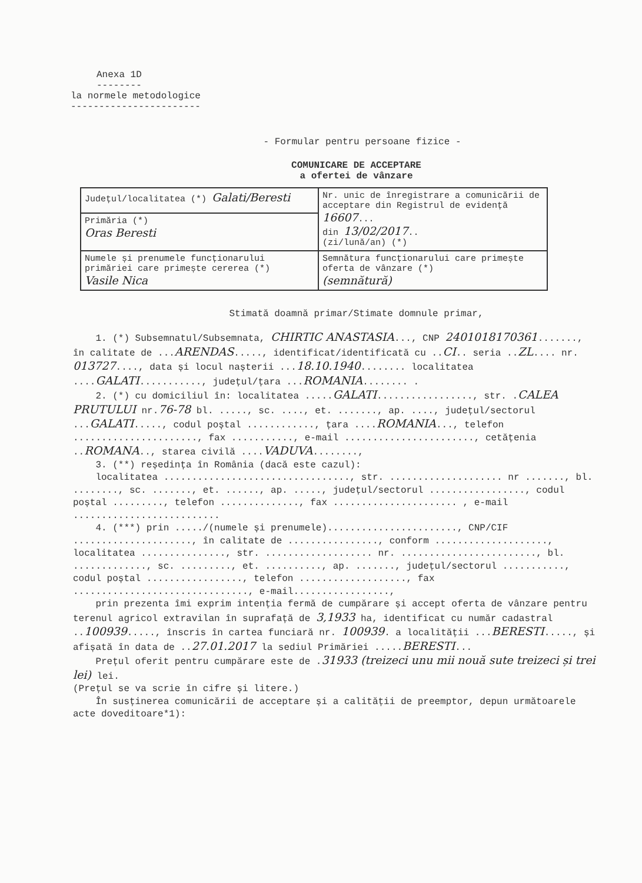Anexa 1D
--------
la normele metodologice
-----------------------
- Formular pentru persoane fizice -
COMUNICARE DE ACCEPTARE
a ofertei de vânzare
| Județul/localitatea (*) Galati/Beresti | Nr. unic de înregistrare a comunicării de acceptare din Registrul de evidență 16607 ... din 13/02/2017 .. (zi/lună/an) (*) |
| Primăria (*) Oras Beresti | |
| Numele și prenumele funcționarului primăriei care primește cererea (*) Vasile Nica | Semnătura funcționarului care primește oferta de vânzare (*) (semnătură) |
Stimată doamnă primar/Stimate domnule primar,
1. (*) Subsemnatul/Subsemnata, CHIRTIC ANASTASIA..., CNP 2401018170361......., în calitate de ...ARENDAS....., identificat/identificată cu ..CI.. seria ..ZL.... nr. 013727...., data și locul nașterii ...18.10.1940........ localitatea ....GALATI..........., județul/țara ...ROMANIA........ .
2. (*) cu domiciliul în: localitatea .....GALATI................., str. .CALEA PRUTULUI nr.76-78 bl. ....., sc. ...., et. ......., ap. ...., județul/sectorul ...GALATI....., codul poștal ............, țara ....ROMANIA..., telefon ......................, fax ..........., e-mail ......................., cetățenia ..ROMANA.., starea civilă ....VADUVA........,
3. (**) reședința în România (dacă este cazul):
localitatea ................................., str. .................... nr ......., bl. ........, sc. ......., et. ......, ap. ....., județul/sectorul ................., codul poștal ........., telefon .............., fax ...................... , e-mail ..........................
4. (***) prin ...../(numele și prenumele)......................., CNP/CIF ....................., în calitate de ................, conform ...................., localitatea ..............., str. ................... nr. ........................, bl. ............., sc. ........., et. .........., ap. ......., județul/sectorul ..........., codul poștal ................., telefon ..................., fax ..............................., e-mail.................,
prin prezenta îmi exprim intenția fermă de cumpărare și accept oferta de vânzare pentru terenul agricol extravilan în suprafață de 3,1933 ha, identificat cu număr cadastral ..100939....., înscris în cartea funciară nr. 100939. a localității ...BERESTI....., și afișată în data de ..27.01.2017 la sediul Primăriei .....BERESTI...
Prețul oferit pentru cumpărare este de .31933 (treizeci unu mii nouă sute treizeci și trei lei) lei.
(Prețul se va scrie în cifre și litere.)
În susținerea comunicării de acceptare și a calității de preemptor, depun următoarele acte doveditoare*1):